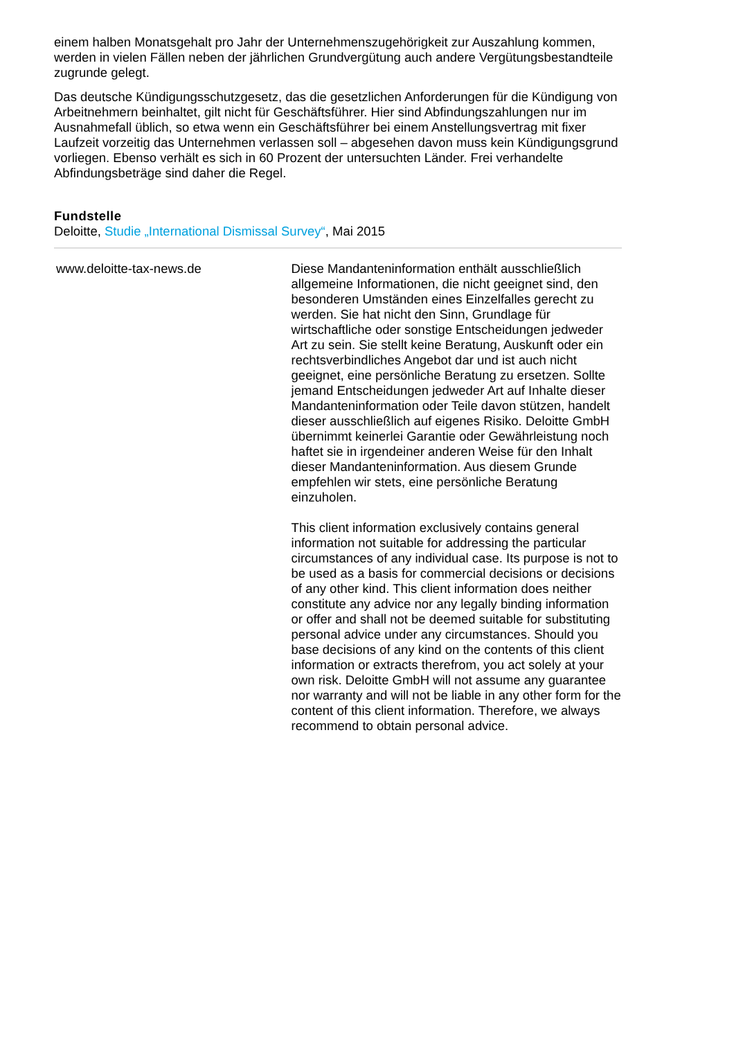einem halben Monatsgehalt pro Jahr der Unternehmenszugehörigkeit zur Auszahlung kommen, werden in vielen Fällen neben der jährlichen Grundvergütung auch andere Vergütungsbestandteile zugrunde gelegt.
Das deutsche Kündigungsschutzgesetz, das die gesetzlichen Anforderungen für die Kündigung von Arbeitnehmern beinhaltet, gilt nicht für Geschäftsführer. Hier sind Abfindungszahlungen nur im Ausnahmefall üblich, so etwa wenn ein Geschäftsführer bei einem Anstellungsvertrag mit fixer Laufzeit vorzeitig das Unternehmen verlassen soll – abgesehen davon muss kein Kündigungsgrund vorliegen. Ebenso verhält es sich in 60 Prozent der untersuchten Länder. Frei verhandelte Abfindungsbeträge sind daher die Regel.
Fundstelle
Deloitte, Studie „International Dismissal Survey“, Mai 2015
www.deloitte-tax-news.de Diese Mandanteninformation enthält ausschließlich allgemeine Informationen, die nicht geeignet sind, den besonderen Umständen eines Einzelfalles gerecht zu werden. Sie hat nicht den Sinn, Grundlage für wirtschaftliche oder sonstige Entscheidungen jedweder Art zu sein. Sie stellt keine Beratung, Auskunft oder ein rechtsverbindliches Angebot dar und ist auch nicht geeignet, eine persönliche Beratung zu ersetzen. Sollte jemand Entscheidungen jedweder Art auf Inhalte dieser Mandanteninformation oder Teile davon stützen, handelt dieser ausschließlich auf eigenes Risiko. Deloitte GmbH übernimmt keinerlei Garantie oder Gewährleistung noch haftet sie in irgendeiner anderen Weise für den Inhalt dieser Mandanteninformation. Aus diesem Grunde empfehlen wir stets, eine persönliche Beratung einzuholen.
This client information exclusively contains general information not suitable for addressing the particular circumstances of any individual case. Its purpose is not to be used as a basis for commercial decisions or decisions of any other kind. This client information does neither constitute any advice nor any legally binding information or offer and shall not be deemed suitable for substituting personal advice under any circumstances. Should you base decisions of any kind on the contents of this client information or extracts therefrom, you act solely at your own risk. Deloitte GmbH will not assume any guarantee nor warranty and will not be liable in any other form for the content of this client information. Therefore, we always recommend to obtain personal advice.